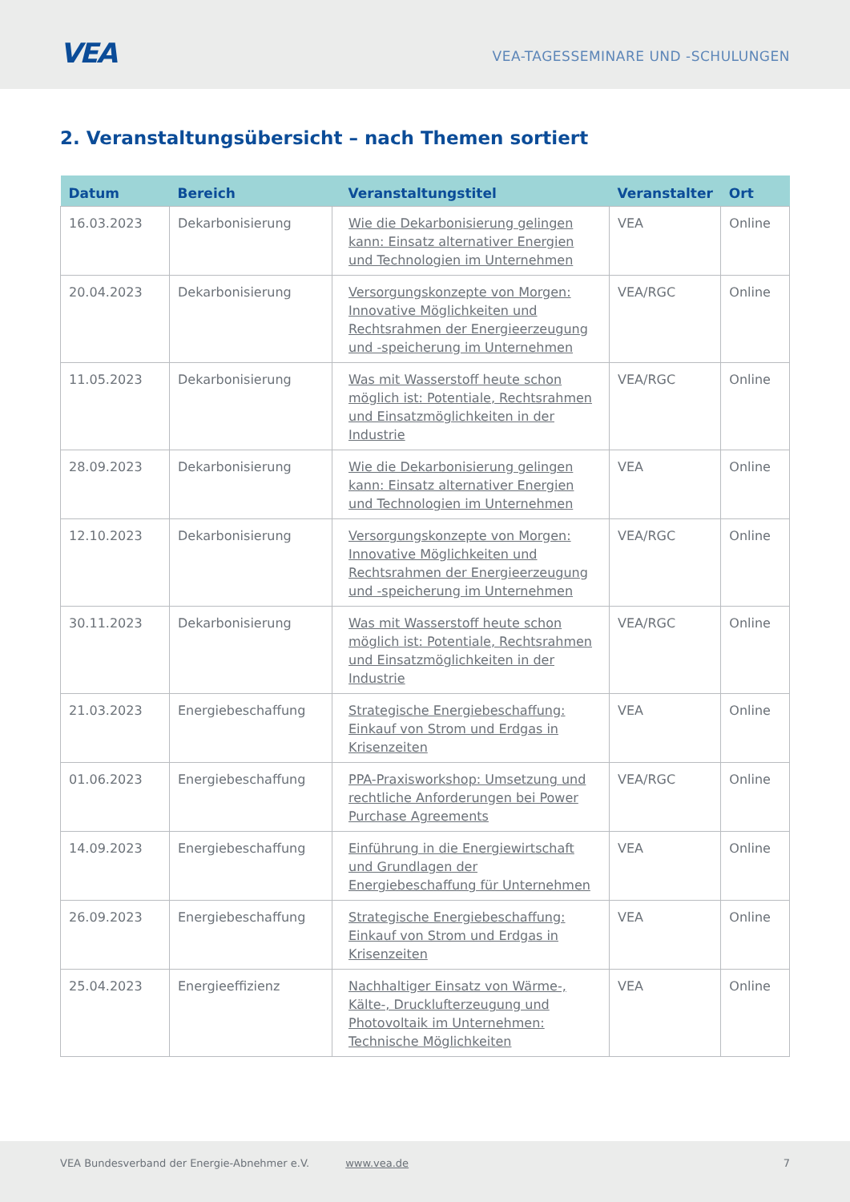VEA
VEA-TAGESSEMINARE UND -SCHULUNGEN
2. Veranstaltungsübersicht – nach Themen sortiert
| Datum | Bereich | Veranstaltungstitel | Veranstalter | Ort |
| --- | --- | --- | --- | --- |
| 16.03.2023 | Dekarbonisierung | Wie die Dekarbonisierung gelingen kann: Einsatz alternativer Energien und Technologien im Unternehmen | VEA | Online |
| 20.04.2023 | Dekarbonisierung | Versorgungskonzepte von Morgen: Innovative Möglichkeiten und Rechtsrahmen der Energieerzeugung und -speicherung im Unternehmen | VEA/RGC | Online |
| 11.05.2023 | Dekarbonisierung | Was mit Wasserstoff heute schon möglich ist: Potentiale, Rechtsrahmen und Einsatzmöglichkeiten in der Industrie | VEA/RGC | Online |
| 28.09.2023 | Dekarbonisierung | Wie die Dekarbonisierung gelingen kann: Einsatz alternativer Energien und Technologien im Unternehmen | VEA | Online |
| 12.10.2023 | Dekarbonisierung | Versorgungskonzepte von Morgen: Innovative Möglichkeiten und Rechtsrahmen der Energieerzeugung und -speicherung im Unternehmen | VEA/RGC | Online |
| 30.11.2023 | Dekarbonisierung | Was mit Wasserstoff heute schon möglich ist: Potentiale, Rechtsrahmen und Einsatzmöglichkeiten in der Industrie | VEA/RGC | Online |
| 21.03.2023 | Energiebeschaffung | Strategische Energiebeschaffung: Einkauf von Strom und Erdgas in Krisenzeiten | VEA | Online |
| 01.06.2023 | Energiebeschaffung | PPA-Praxisworkshop: Umsetzung und rechtliche Anforderungen bei Power Purchase Agreements | VEA/RGC | Online |
| 14.09.2023 | Energiebeschaffung | Einführung in die Energiewirtschaft und Grundlagen der Energiebeschaffung für Unternehmen | VEA | Online |
| 26.09.2023 | Energiebeschaffung | Strategische Energiebeschaffung: Einkauf von Strom und Erdgas in Krisenzeiten | VEA | Online |
| 25.04.2023 | Energieeffizienz | Nachhaltiger Einsatz von Wärme-, Kälte-, Drucklufterzeugung und Photovoltaik im Unternehmen: Technische Möglichkeiten | VEA | Online |
VEA Bundesverband der Energie-Abnehmer e.V. www.vea.de 7